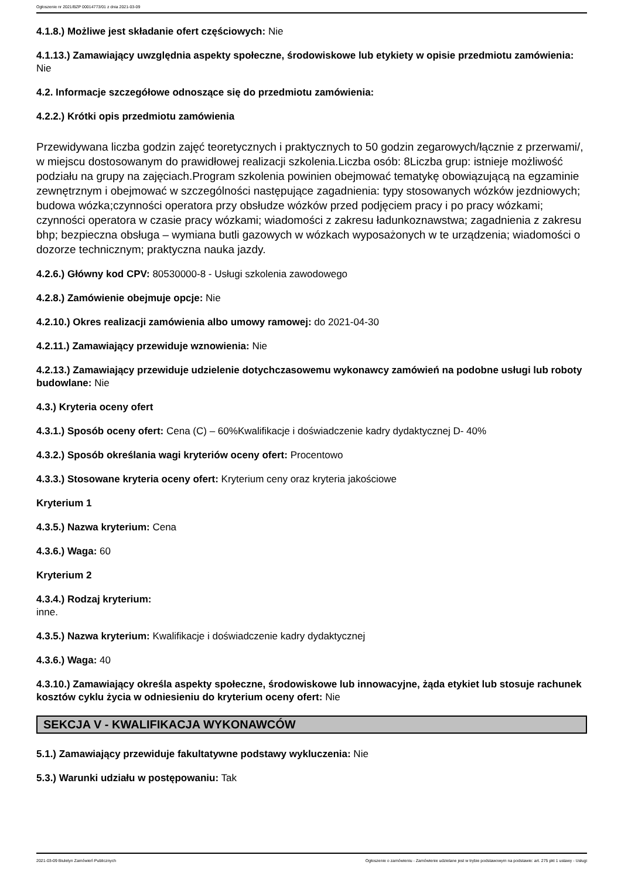Ogłoszenie nr 2021/BZP 00014773/01 z dnia 2021-03-09
4.1.8.) Możliwe jest składanie ofert częściowych: Nie
4.1.13.) Zamawiający uwzględnia aspekty społeczne, środowiskowe lub etykiety w opisie przedmiotu zamówienia: Nie
4.2. Informacje szczegółowe odnoszące się do przedmiotu zamówienia:
4.2.2.) Krótki opis przedmiotu zamówienia
Przewidywana liczba godzin zajęć teoretycznych i praktycznych to 50 godzin zegarowych/łącznie z przerwami/, w miejscu dostosowanym do prawidłowej realizacji szkolenia.Liczba osób: 8Liczba grup: istnieje możliwość podziału na grupy na zajęciach.Program szkolenia powinien obejmować tematykę obowiązującą na egzaminie zewnętrznym i obejmować w szczególności następujące zagadnienia: typy stosowanych wózków jezdniowych; budowa wózka;czynności operatora przy obsłudze wózków przed podjęciem pracy i po pracy wózkami; czynności operatora w czasie pracy wózkami; wiadomości z zakresu ładunkoznawstwa; zagadnienia z zakresu bhp; bezpieczna obsługa – wymiana butli gazowych w wózkach wyposażonych w te urządzenia; wiadomości o dozorze technicznym; praktyczna nauka jazdy.
4.2.6.) Główny kod CPV: 80530000-8 - Usługi szkolenia zawodowego
4.2.8.) Zamówienie obejmuje opcje: Nie
4.2.10.) Okres realizacji zamówienia albo umowy ramowej: do 2021-04-30
4.2.11.) Zamawiający przewiduje wznowienia: Nie
4.2.13.) Zamawiający przewiduje udzielenie dotychczasowemu wykonawcy zamówień na podobne usługi lub roboty budowlane: Nie
4.3.) Kryteria oceny ofert
4.3.1.) Sposób oceny ofert: Cena (C) – 60%Kwalifikacje i doświadczenie kadry dydaktycznej D- 40%
4.3.2.) Sposób określania wagi kryteriów oceny ofert: Procentowo
4.3.3.) Stosowane kryteria oceny ofert: Kryterium ceny oraz kryteria jakościowe
Kryterium 1
4.3.5.) Nazwa kryterium: Cena
4.3.6.) Waga: 60
Kryterium 2
4.3.4.) Rodzaj kryterium:
inne.
4.3.5.) Nazwa kryterium: Kwalifikacje i doświadczenie kadry dydaktycznej
4.3.6.) Waga: 40
4.3.10.) Zamawiający określa aspekty społeczne, środowiskowe lub innowacyjne, żąda etykiet lub stosuje rachunek kosztów cyklu życia w odniesieniu do kryterium oceny ofert: Nie
SEKCJA V - KWALIFIKACJA WYKONAWCÓW
5.1.) Zamawiający przewiduje fakultatywne podstawy wykluczenia: Nie
5.3.) Warunki udziału w postępowaniu: Tak
2021-03-09 Biuletyn Zamówień Publicznych Ogłoszenie o zamówieniu - Zamówienie udzielane jest w trybie podstawowym na podstawie: art. 275 pkt 1 ustawy - Usługi